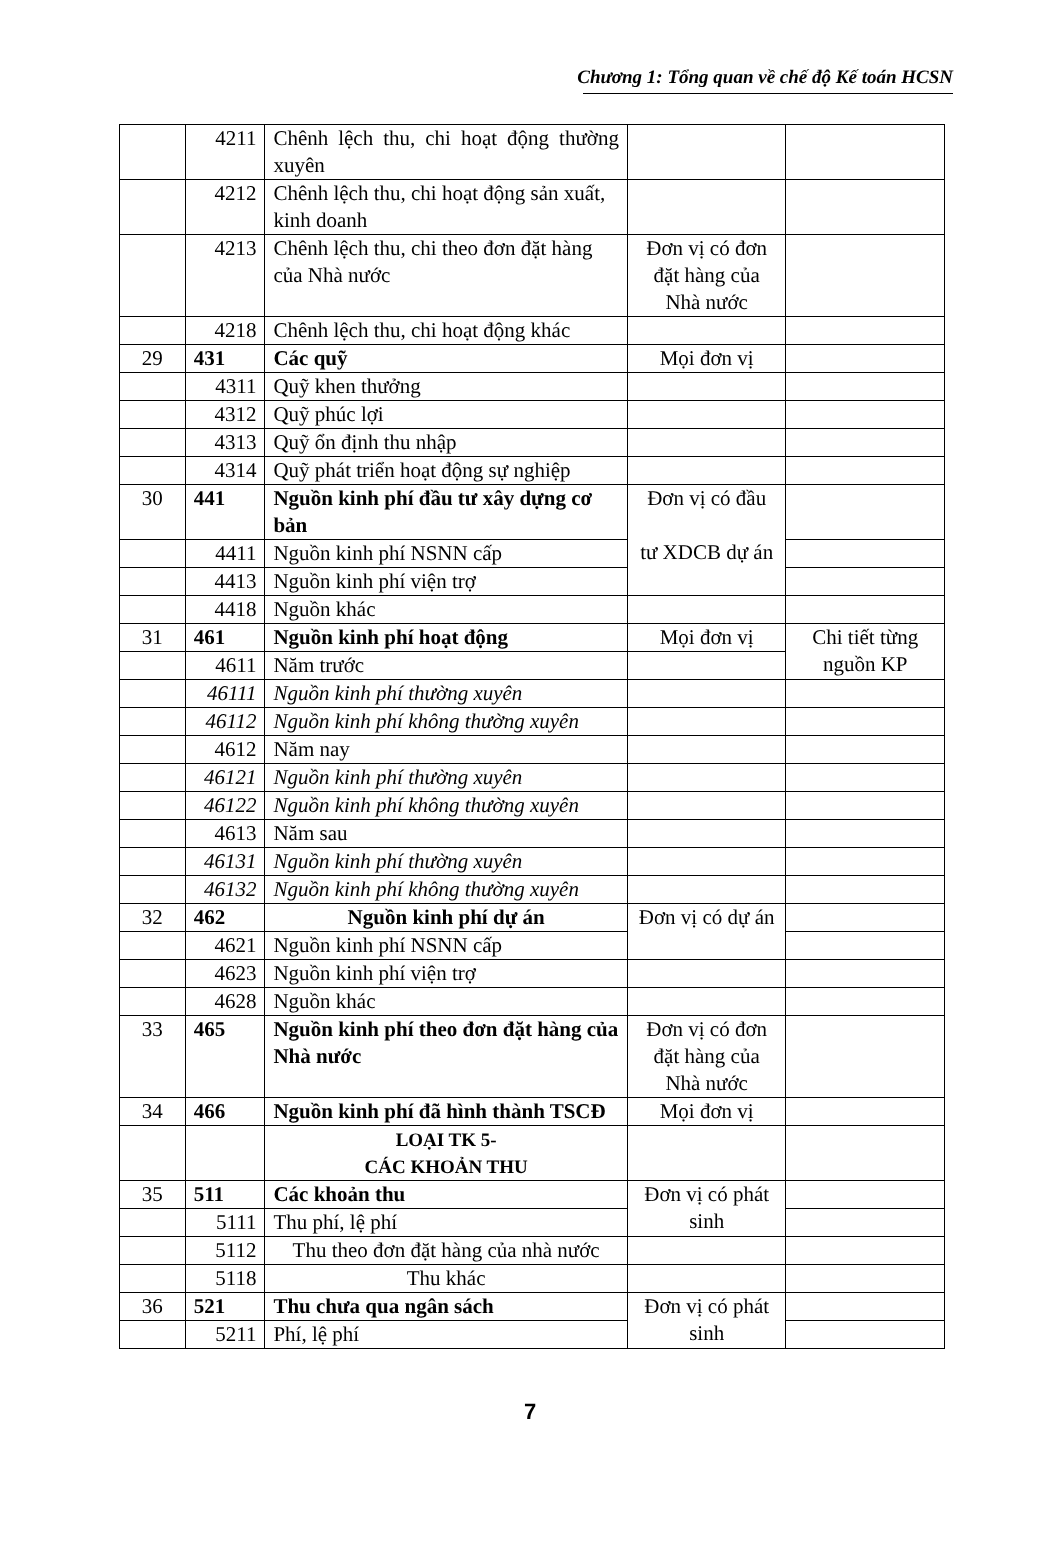Chương 1: Tổng quan về chế độ Kế toán HCSN
| | 4211 | Chênh lệch thu, chi hoạt động thường xuyên | | |
| | 4212 | Chênh lệch thu, chi hoạt động sản xuất, kinh doanh | | |
| | 4213 | Chênh lệch thu, chi theo đơn đặt hàng của Nhà nước | Đơn vị có đơn đặt hàng của Nhà nước | |
| | 4218 | Chênh lệch thu, chi hoạt động khác | | |
| 29 | 431 | Các quỹ | Mọi đơn vị | |
| | 4311 | Quỹ khen thưởng | | |
| | 4312 | Quỹ phúc lợi | | |
| | 4313 | Quỹ ổn định thu nhập | | |
| | 4314 | Quỹ phát triển hoạt động sự nghiệp | | |
| 30 | 441 | Nguồn kinh phí đầu tư xây dựng cơ bản | Đơn vị có đầu tư XDCB dự án | |
| | 4411 | Nguồn kinh phí NSNN cấp | | |
| | 4413 | Nguồn kinh phí viện trợ | | |
| | 4418 | Nguồn khác | | |
| 31 | 461 | Nguồn kinh phí hoạt động | Mọi đơn vị | Chi tiết từng nguồn KP |
| | 4611 | Năm trước | | |
| | 46111 | Nguồn kinh phí thường xuyên | | |
| | 46112 | Nguồn kinh phí không thường xuyên | | |
| | 4612 | Năm nay | | |
| | 46121 | Nguồn kinh phí thường xuyên | | |
| | 46122 | Nguồn kinh phí không thường xuyên | | |
| | 4613 | Năm sau | | |
| | 46131 | Nguồn kinh phí thường xuyên | | |
| | 46132 | Nguồn kinh phí không thường xuyên | | |
| 32 | 462 | Nguồn kinh phí dự án | Đơn vị có dự án | |
| | 4621 | Nguồn kinh phí NSNN cấp | | |
| | 4623 | Nguồn kinh phí viện trợ | | |
| | 4628 | Nguồn khác | | |
| 33 | 465 | Nguồn kinh phí theo đơn đặt hàng của Nhà nước | Đơn vị có đơn đặt hàng của Nhà nước | |
| 34 | 466 | Nguồn kinh phí đã hình thành TSCĐ | Mọi đơn vị | |
| | | LOẠI TK 5- CÁC KHOẢN THU | | |
| 35 | 511 | Các khoản thu | Đơn vị có phát sinh | |
| | 5111 | Thu phí, lệ phí | | |
| | 5112 | Thu theo đơn đặt hàng của nhà nước | | |
| | 5118 | Thu khác | | |
| 36 | 521 | Thu chưa qua ngân sách | Đơn vị có phát sinh | |
| | 5211 | Phí, lệ phí | | |
7